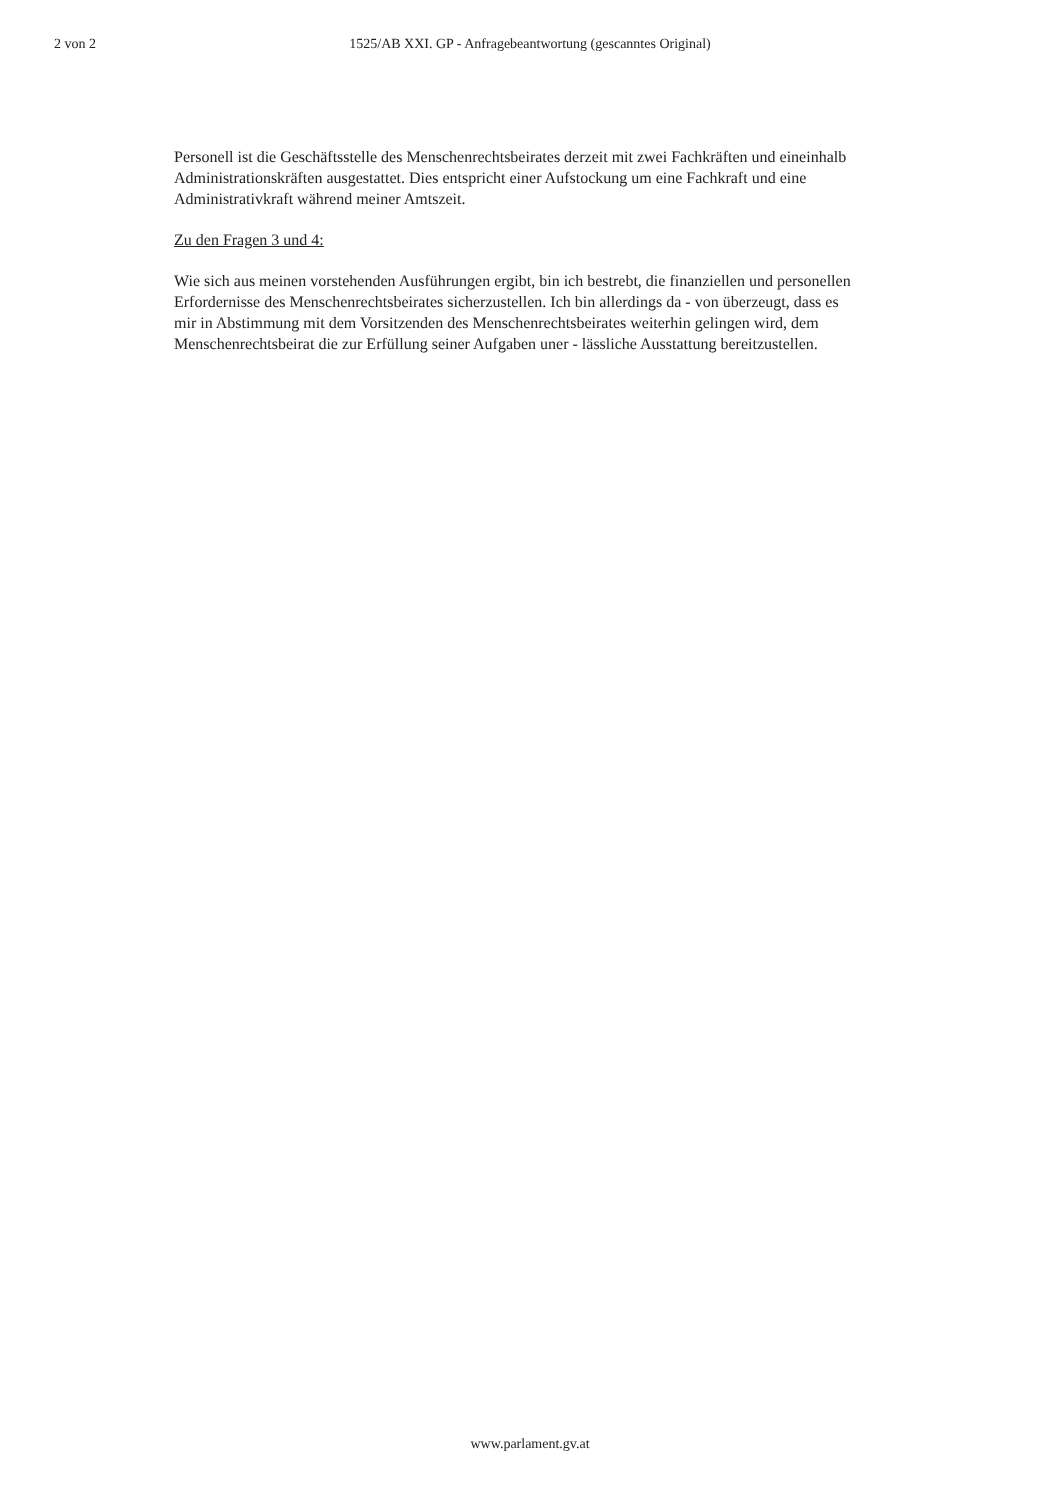2 von 2
1525/AB XXI. GP - Anfragebeantwortung (gescanntes Original)
Personell ist die Geschäftsstelle des Menschenrechtsbeirates derzeit mit zwei Fachkräften und eineinhalb Administrationskräften ausgestattet. Dies entspricht einer Aufstockung um eine Fachkraft und eine Administrativkraft während meiner Amtszeit.
Zu den Fragen 3 und 4:
Wie sich aus meinen vorstehenden Ausführungen ergibt, bin ich bestrebt, die finanziellen und personellen Erfordernisse des Menschenrechtsbeirates sicherzustellen. Ich bin allerdings da - von überzeugt, dass es mir in Abstimmung mit dem Vorsitzenden des Menschenrechtsbeirates weiterhin gelingen wird, dem Menschenrechtsbeirat die zur Erfüllung seiner Aufgaben uner - lässliche Ausstattung bereitzustellen.
www.parlament.gv.at